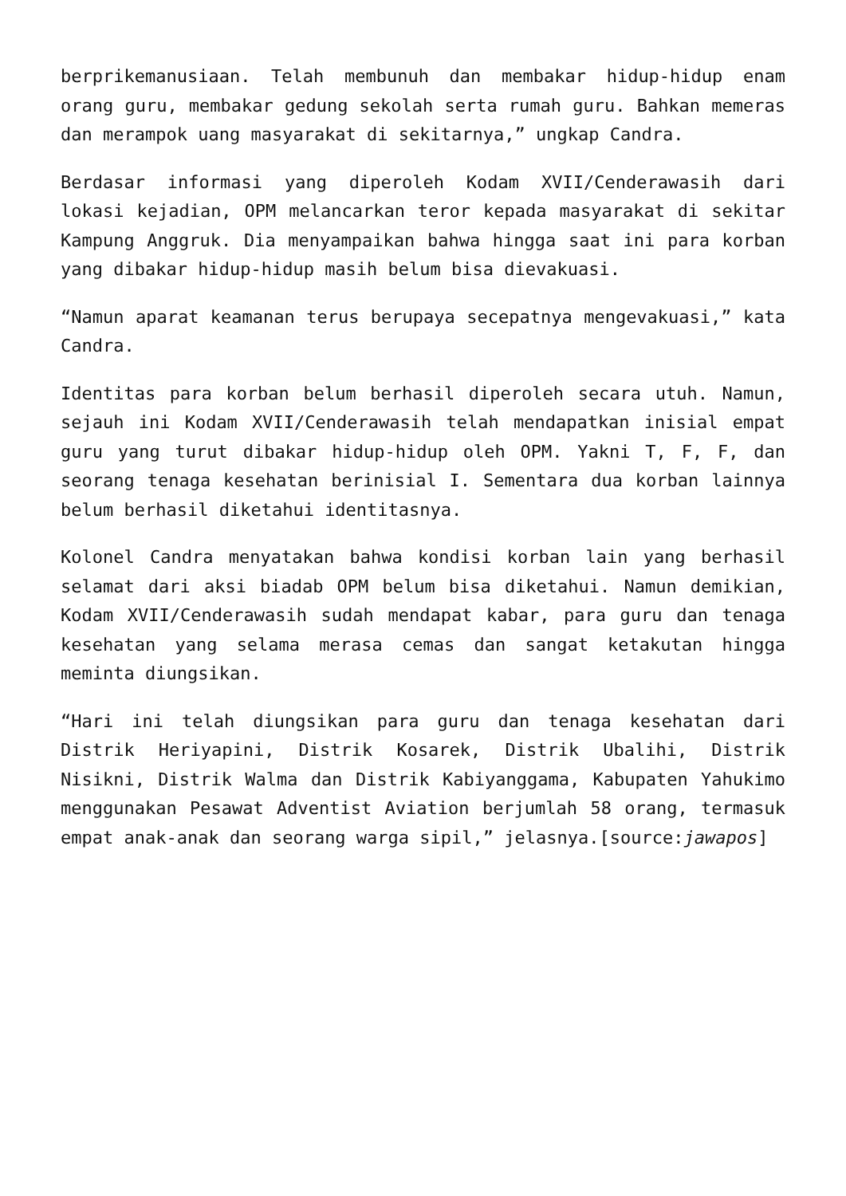berprikemanusiaan. Telah membunuh dan membakar hidup-hidup enam orang guru, membakar gedung sekolah serta rumah guru. Bahkan memeras dan merampok uang masyarakat di sekitarnya,” ungkap Candra.
Berdasar informasi yang diperoleh Kodam XVII/Cenderawasih dari lokasi kejadian, OPM melancarkan teror kepada masyarakat di sekitar Kampung Anggruk. Dia menyampaikan bahwa hingga saat ini para korban yang dibakar hidup-hidup masih belum bisa dievakuasi.
“Namun aparat keamanan terus berupaya secepatnya mengevakuasi,” kata Candra.
Identitas para korban belum berhasil diperoleh secara utuh. Namun, sejauh ini Kodam XVII/Cenderawasih telah mendapatkan inisial empat guru yang turut dibakar hidup-hidup oleh OPM. Yakni T, F, F, dan seorang tenaga kesehatan berinisial I. Sementara dua korban lainnya belum berhasil diketahui identitasnya.
Kolonel Candra menyatakan bahwa kondisi korban lain yang berhasil selamat dari aksi biadab OPM belum bisa diketahui. Namun demikian, Kodam XVII/Cenderawasih sudah mendapat kabar, para guru dan tenaga kesehatan yang selama merasa cemas dan sangat ketakutan hingga meminta diungsikan.
“Hari ini telah diungsikan para guru dan tenaga kesehatan dari Distrik Heriyapini, Distrik Kosarek, Distrik Ubalihi, Distrik Nisikni, Distrik Walma dan Distrik Kabiyanggama, Kabupaten Yahukimo menggunakan Pesawat Adventist Aviation berjumlah 58 orang, termasuk empat anak-anak dan seorang warga sipil,” jelasnya.[source:jawapos]